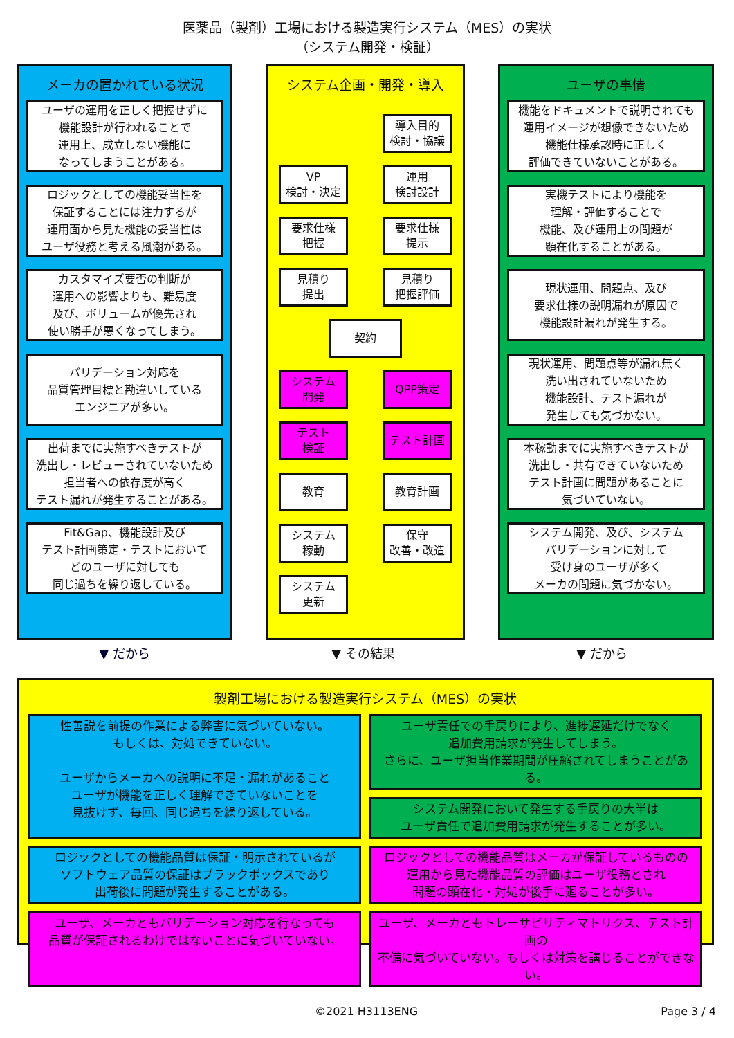医薬品（製剤）工場における製造実行システム（MES）の実状
（システム開発・検証）
メーカの置かれている状況
ユーザの運用を正しく把握せずに
機能設計が行われることで
運用上、成立しない機能に
なってしまうことがある。
ロジックとしての機能妥当性を
保証することには注力するが
運用面から見た機能の妥当性は
ユーザ役務と考える風潮がある。
カスタマイズ要否の判断が
運用への影響よりも、難易度
及び、ボリュームが優先され
使い勝手が悪くなってしまう。
バリデーション対応を
品質管理目標と勘違いしている
エンジニアが多い。
出荷までに実施すべきテストが
洗出し・レビューされていないため
担当者への依存度が高く
テスト漏れが発生することがある。
Fit&Gap、機能設計及び
テスト計画策定・テストにおいて
どのユーザに対しても
同じ過ちを繰り返している。
システム企画・開発・導入
導入目的
検討・協議
VP
検討・決定
運用
検討設計
要求仕様
把握
要求仕様
提示
見積り
提出
見積り
把握評価
契約
システム
開発
QPP策定
テスト
検証
テスト計画
教育
教育計画
システム
稼動
保守
改善・改造
システム
更新
ユーザの事情
機能をドキュメントで説明されても
運用イメージが想像できないため
機能仕様承認時に正しく
評価できていないことがある。
実機テストにより機能を
理解・評価することで
機能、及び運用上の問題が
顕在化することがある。
現状運用、問題点、及び
要求仕様の説明漏れが原因で
機能設計漏れが発生する。
現状運用、問題点等が漏れ無く
洗い出されていないため
機能設計、テスト漏れが
発生しても気づかない。
本稼動までに実施すべきテストが
洗出し・共有できていないため
テスト計画に問題があることに
気づいていない。
システム開発、及び、システム
バリデーションに対して
受け身のユーザが多く
メーカの問題に気づかない。
▼ だから ▼ その結果 ▼ だから
製剤工場における製造実行システム（MES）の実状
性善説を前提の作業による弊害に気づいていない。
もしくは、対処できていない。
ユーザからメーカへの説明に不足・漏れがあること
ユーザが機能を正しく理解できていないことを
見抜けず、毎回、同じ過ちを繰り返している。
ユーザ責任での手戻りにより、進捗遅延だけでなく
追加費用請求が発生してしまう。
さらに、ユーザ担当作業期間が圧縮されてしまうことがある。
システム開発において発生する手戻りの大半は
ユーザ責任で追加費用請求が発生することが多い。
ロジックとしての機能品質は保証・明示されているが
ソフトウェア品質の保証はブラックボックスであり
出荷後に問題が発生することがある。
ロジックとしての機能品質はメーカが保証しているものの
運用から見た機能品質の評価はユーザ役務とされ
問題の顕在化・対処が後手に廻ることが多い。
ユーザ、メーカともバリデーション対応を行なっても
品質が保証されるわけではないことに気づいていない。
ユーザ、メーカともトレーサビリティマトリクス、テスト計画の
不備に気づいていない。もしくは対策を講じることができない。
©2021 H3113ENG Page 3 / 4